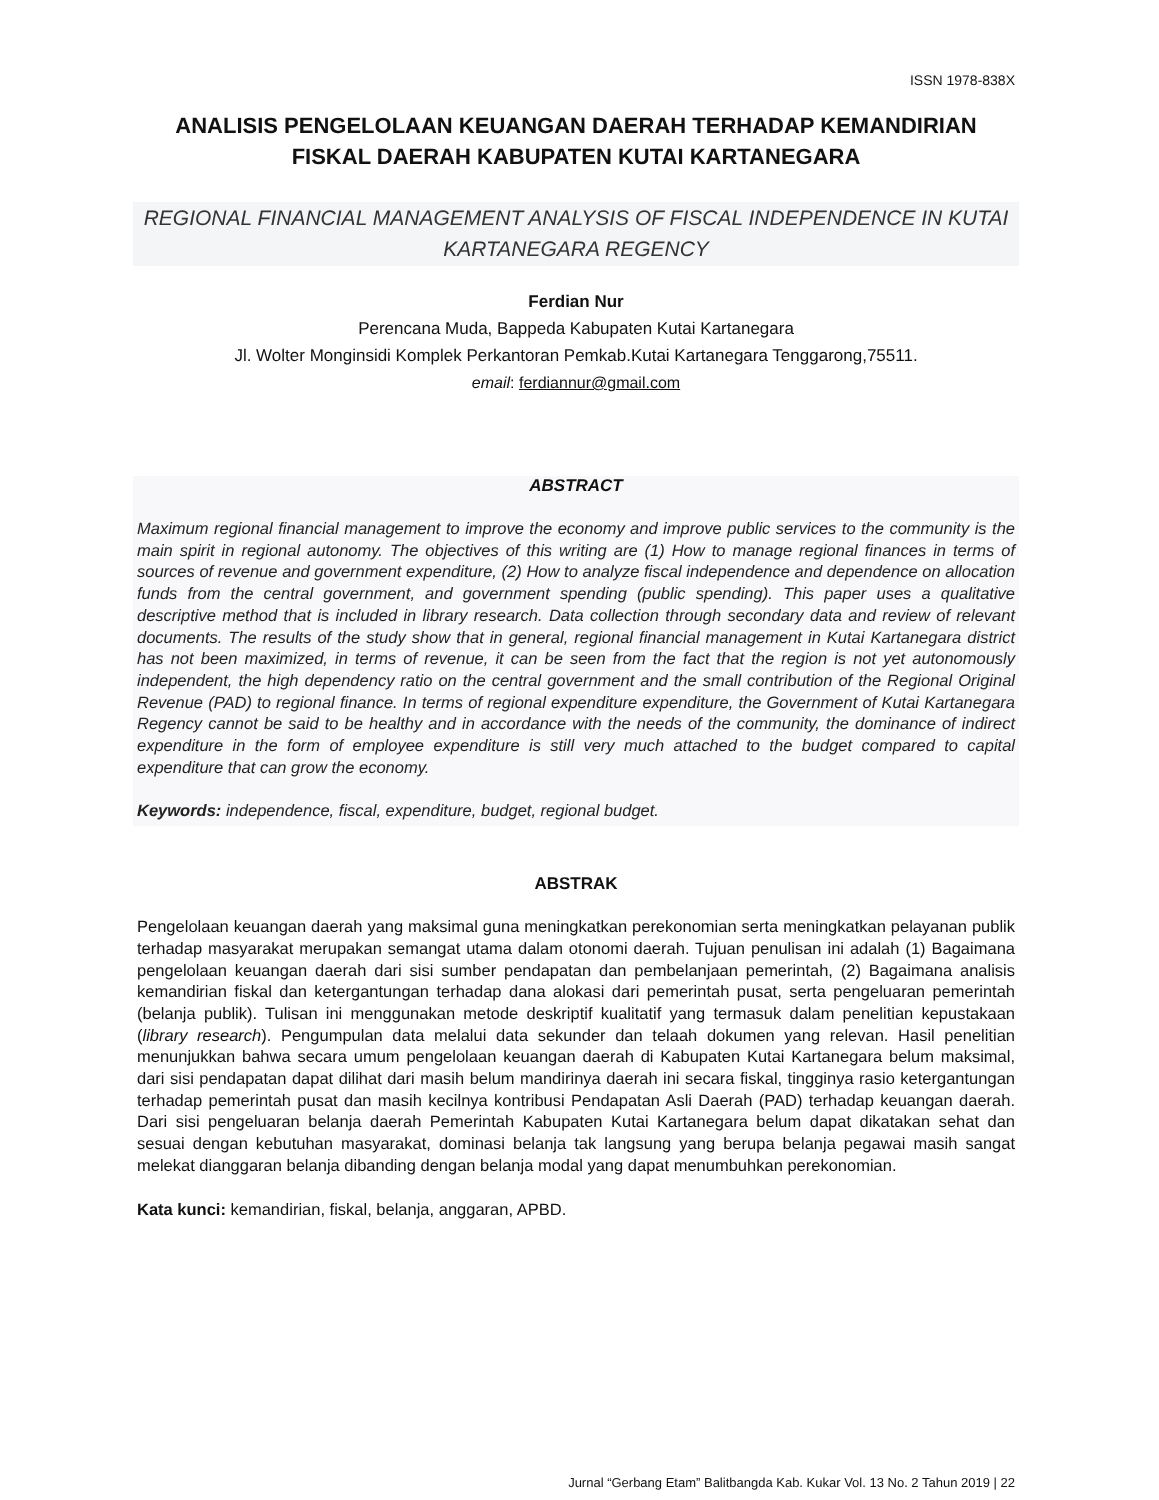ISSN 1978-838X
ANALISIS PENGELOLAAN KEUANGAN DAERAH TERHADAP KEMANDIRIAN FISKAL DAERAH KABUPATEN KUTAI KARTANEGARA
REGIONAL FINANCIAL MANAGEMENT ANALYSIS OF FISCAL INDEPENDENCE IN KUTAI KARTANEGARA REGENCY
Ferdian Nur
Perencana Muda, Bappeda Kabupaten Kutai Kartanegara
Jl. Wolter Monginsidi Komplek Perkantoran Pemkab.Kutai Kartanegara Tenggarong,75511.
email: ferdiannur@gmail.com
ABSTRACT
Maximum regional financial management to improve the economy and improve public services to the community is the main spirit in regional autonomy. The objectives of this writing are (1) How to manage regional finances in terms of sources of revenue and government expenditure, (2) How to analyze fiscal independence and dependence on allocation funds from the central government, and government spending (public spending). This paper uses a qualitative descriptive method that is included in library research. Data collection through secondary data and review of relevant documents. The results of the study show that in general, regional financial management in Kutai Kartanegara district has not been maximized, in terms of revenue, it can be seen from the fact that the region is not yet autonomously independent, the high dependency ratio on the central government and the small contribution of the Regional Original Revenue (PAD) to regional finance. In terms of regional expenditure expenditure, the Government of Kutai Kartanegara Regency cannot be said to be healthy and in accordance with the needs of the community, the dominance of indirect expenditure in the form of employee expenditure is still very much attached to the budget compared to capital expenditure that can grow the economy.
Keywords: independence, fiscal, expenditure, budget, regional budget.
ABSTRAK
Pengelolaan keuangan daerah yang maksimal guna meningkatkan perekonomian serta meningkatkan pelayanan publik terhadap masyarakat merupakan semangat utama dalam otonomi daerah. Tujuan penulisan ini adalah (1) Bagaimana pengelolaan keuangan daerah dari sisi sumber pendapatan dan pembelanjaan pemerintah, (2) Bagaimana analisis kemandirian fiskal dan ketergantungan terhadap dana alokasi dari pemerintah pusat, serta pengeluaran pemerintah (belanja publik). Tulisan ini menggunakan metode deskriptif kualitatif yang termasuk dalam penelitian kepustakaan (library research). Pengumpulan data melalui data sekunder dan telaah dokumen yang relevan. Hasil penelitian menunjukkan bahwa secara umum pengelolaan keuangan daerah di Kabupaten Kutai Kartanegara belum maksimal, dari sisi pendapatan dapat dilihat dari masih belum mandirinya daerah ini secara fiskal, tingginya rasio ketergantungan terhadap pemerintah pusat dan masih kecilnya kontribusi Pendapatan Asli Daerah (PAD) terhadap keuangan daerah. Dari sisi pengeluaran belanja daerah Pemerintah Kabupaten Kutai Kartanegara belum dapat dikatakan sehat dan sesuai dengan kebutuhan masyarakat, dominasi belanja tak langsung yang berupa belanja pegawai masih sangat melekat dianggaran belanja dibanding dengan belanja modal yang dapat menumbuhkan perekonomian.
Kata kunci: kemandirian, fiskal, belanja, anggaran, APBD.
Jurnal “Gerbang Etam” Balitbangda Kab. Kukar Vol. 13 No. 2 Tahun 2019 | 22